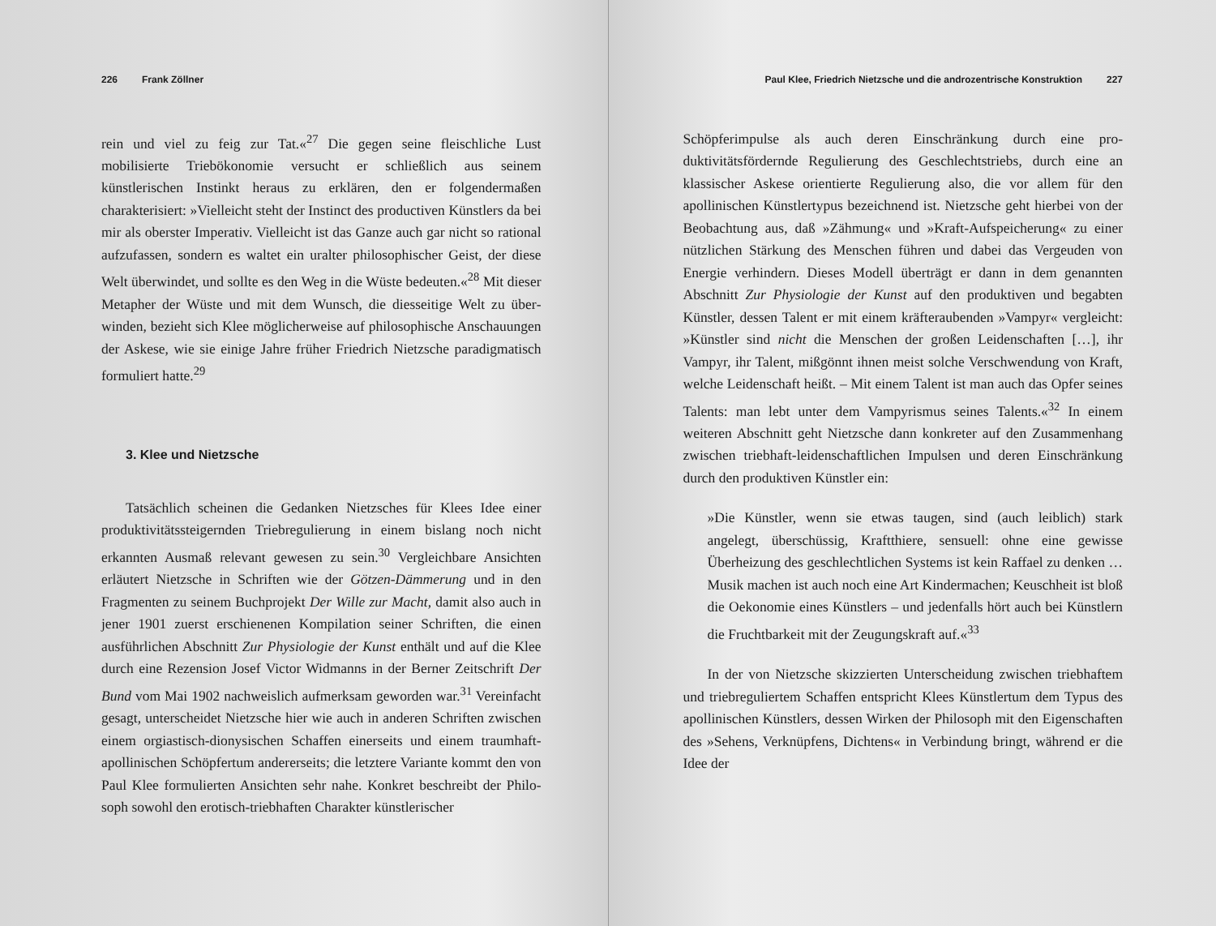226 Frank Zöllner
rein und viel zu feig zur Tat.«<sup>27</sup> Die gegen seine fleischliche Lust mobilisierte Triebökonomie versucht er schließlich aus seinem künstlerischen Instinkt heraus zu erklären, den er folgenderma­ßen charakterisiert: »Vielleicht steht der Instinct des productiven Künstlers da bei mir als oberster Imperativ. Vielleicht ist das Gan­ze auch gar nicht so rational aufzufassen, sondern es waltet ein uralter philosophischer Geist, der diese Welt überwindet, und sollte es den Weg in die Wüste bedeuten.«<sup>28</sup> Mit dieser Metapher der Wüste und mit dem Wunsch, die diesseitige Welt zu über­winden, bezieht sich Klee möglicherweise auf philosophische Anschauungen der Askese, wie sie einige Jahre früher Friedrich Nietzsche paradigmatisch formuliert hatte.<sup>29</sup>
3. Klee und Nietzsche
Tatsächlich scheinen die Gedanken Nietzsches für Klees Idee einer produktivitätssteigernden Triebregulierung in einem bislang noch nicht erkannten Ausmaß relevant gewesen zu sein.<sup>30</sup> Ver­gleichbare Ansichten erläutert Nietzsche in Schriften wie der Göt­zen-Dämmerung und in den Fragmenten zu seinem Buchprojekt Der Wille zur Macht, damit also auch in jener 1901 zuerst erschie­nenen Kompilation seiner Schriften, die einen ausführlichen Ab­schnitt Zur Physiologie der Kunst enthält und auf die Klee durch eine Rezension Josef Victor Widmanns in der Berner Zeitschrift Der Bund vom Mai 1902 nachweislich aufmerksam geworden war.<sup>31</sup> Vereinfacht gesagt, unterscheidet Nietzsche hier wie auch in anderen Schriften zwischen einem orgiastisch-dionysischen Schaffen einerseits und einem traumhaft-apollinischen Schöpfer­tum andererseits; die letztere Variante kommt den von Paul Klee formulierten Ansichten sehr nahe. Konkret beschreibt der Philo­soph sowohl den erotisch-triebhaften Charakter künstlerischer
Paul Klee, Friedrich Nietzsche und die androzentrische Konstruktion 227
Schöpferimpulse als auch deren Einschränkung durch eine pro­duktivitätsfördernde Regulierung des Geschlechtstriebs, durch eine an klassischer Askese orientierte Regulierung also, die vor allem für den apollinischen Künstlertypus bezeichnend ist. Nietz­sche geht hierbei von der Beobachtung aus, daß »Zähmung« und »Kraft-Aufspeicherung« zu einer nützlichen Stärkung des Men­schen führen und dabei das Vergeuden von Energie verhindern. Dieses Modell überträgt er dann in dem genannten Abschnitt Zur Physiologie der Kunst auf den produktiven und begabten Künstler, dessen Talent er mit einem kräfteraubenden »Vampyr« vergleicht: »Künstler sind nicht die Menschen der großen Leidenschaften […], ihr Vampyr, ihr Talent, mißgönnt ihnen meist solche Verschwen­dung von Kraft, welche Leidenschaft heißt. – Mit einem Talent ist man auch das Opfer seines Talents: man lebt unter dem Vampyris­mus seines Talents.«<sup>32</sup> In einem weiteren Abschnitt geht Nietzsche dann konkreter auf den Zusammenhang zwischen triebhaft-lei­denschaftlichen Impulsen und deren Einschränkung durch den produktiven Künstler ein:
»Die Künstler, wenn sie etwas taugen, sind (auch leiblich) stark angelegt, überschüssig, Kraftthiere, sensuell: ohne eine gewisse Überheizung des geschlechtlichen Systems ist kein Raffael zu denken … Musik machen ist auch noch eine Art Kindermachen; Keuschheit ist bloß die Oekonomie eines Künstlers – und jedenfalls hört auch bei Künstlern die Frucht­barkeit mit der Zeugungskraft auf.«<sup>33</sup>
In der von Nietzsche skizzierten Unterscheidung zwischen triebhaftem und triebreguliertem Schaffen entspricht Klees Künstlertum dem Typus des apollinischen Künstlers, dessen Wir­ken der Philosoph mit den Eigenschaften des »Sehens, Verknüp­fens, Dichtens« in Verbindung bringt, während er die Idee der